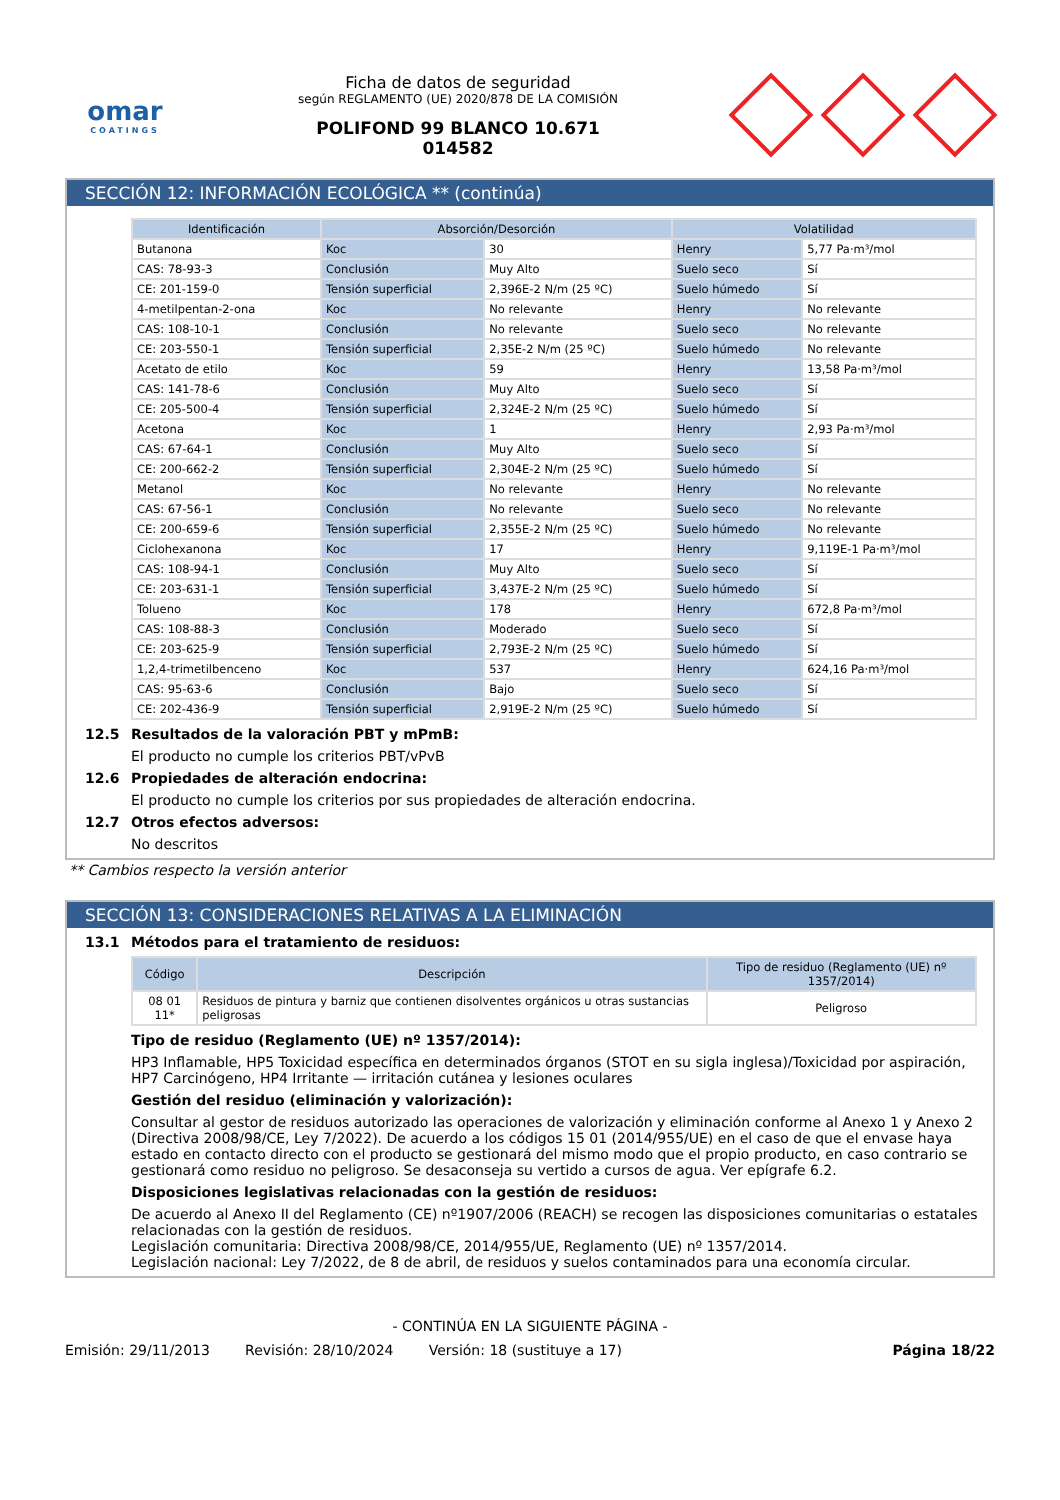omar
COATINGS
Ficha de datos de seguridad
según REGLAMENTO (UE) 2020/878 DE LA COMISIÓN
POLIFOND 99 BLANCO 10.671
014582
SECCIÓN 12: INFORMACIÓN ECOLÓGICA ** (continúa)
| Identificación | Absorción/Desorción | | Volatilidad | |
| --- | --- | --- | --- | --- |
| Butanona | Koc | 30 | Henry | 5,77 Pa·m³/mol |
| CAS: 78-93-3 | Conclusión | Muy Alto | Suelo seco | Sí |
| CE: 201-159-0 | Tensión superficial | 2,396E-2 N/m (25 ºC) | Suelo húmedo | Sí |
| 4-metilpentan-2-ona | Koc | No relevante | Henry | No relevante |
| CAS: 108-10-1 | Conclusión | No relevante | Suelo seco | No relevante |
| CE: 203-550-1 | Tensión superficial | 2,35E-2 N/m (25 ºC) | Suelo húmedo | No relevante |
| Acetato de etilo | Koc | 59 | Henry | 13,58 Pa·m³/mol |
| CAS: 141-78-6 | Conclusión | Muy Alto | Suelo seco | Sí |
| CE: 205-500-4 | Tensión superficial | 2,324E-2 N/m (25 ºC) | Suelo húmedo | Sí |
| Acetona | Koc | 1 | Henry | 2,93 Pa·m³/mol |
| CAS: 67-64-1 | Conclusión | Muy Alto | Suelo seco | Sí |
| CE: 200-662-2 | Tensión superficial | 2,304E-2 N/m (25 ºC) | Suelo húmedo | Sí |
| Metanol | Koc | No relevante | Henry | No relevante |
| CAS: 67-56-1 | Conclusión | No relevante | Suelo seco | No relevante |
| CE: 200-659-6 | Tensión superficial | 2,355E-2 N/m (25 ºC) | Suelo húmedo | No relevante |
| Ciclohexanona | Koc | 17 | Henry | 9,119E-1 Pa·m³/mol |
| CAS: 108-94-1 | Conclusión | Muy Alto | Suelo seco | Sí |
| CE: 203-631-1 | Tensión superficial | 3,437E-2 N/m (25 ºC) | Suelo húmedo | Sí |
| Tolueno | Koc | 178 | Henry | 672,8 Pa·m³/mol |
| CAS: 108-88-3 | Conclusión | Moderado | Suelo seco | Sí |
| CE: 203-625-9 | Tensión superficial | 2,793E-2 N/m (25 ºC) | Suelo húmedo | Sí |
| 1,2,4-trimetilbenceno | Koc | 537 | Henry | 624,16 Pa·m³/mol |
| CAS: 95-63-6 | Conclusión | Bajo | Suelo seco | Sí |
| CE: 202-436-9 | Tensión superficial | 2,919E-2 N/m (25 ºC) | Suelo húmedo | Sí |
12.5 Resultados de la valoración PBT y mPmB:
El producto no cumple los criterios PBT/vPvB
12.6 Propiedades de alteración endocrina:
El producto no cumple los criterios por sus propiedades de alteración endocrina.
12.7 Otros efectos adversos:
No descritos
** Cambios respecto la versión anterior
SECCIÓN 13: CONSIDERACIONES RELATIVAS A LA ELIMINACIÓN
13.1 Métodos para el tratamiento de residuos:
| Código | Descripción | Tipo de residuo (Reglamento (UE) nº 1357/2014) |
| --- | --- | --- |
| 08 01 11* | Residuos de pintura y barniz que contienen disolventes orgánicos u otras sustancias peligrosas | Peligroso |
Tipo de residuo (Reglamento (UE) nº 1357/2014):
HP3 Inflamable, HP5 Toxicidad específica en determinados órganos (STOT en su sigla inglesa)/Toxicidad por aspiración, HP7 Carcinógeno, HP4 Irritante — irritación cutánea y lesiones oculares
Gestión del residuo (eliminación y valorización):
Consultar al gestor de residuos autorizado las operaciones de valorización y eliminación conforme al Anexo 1 y Anexo 2 (Directiva 2008/98/CE, Ley 7/2022). De acuerdo a los códigos 15 01 (2014/955/UE) en el caso de que el envase haya estado en contacto directo con el producto se gestionará del mismo modo que el propio producto, en caso contrario se gestionará como residuo no peligroso. Se desaconseja su vertido a cursos de agua. Ver epígrafe 6.2.
Disposiciones legislativas relacionadas con la gestión de residuos:
De acuerdo al Anexo II del Reglamento (CE) nº1907/2006 (REACH) se recogen las disposiciones comunitarias o estatales relacionadas con la gestión de residuos.
Legislación comunitaria: Directiva 2008/98/CE, 2014/955/UE, Reglamento (UE) nº 1357/2014.
Legislación nacional: Ley 7/2022, de 8 de abril, de residuos y suelos contaminados para una economía circular.
- CONTINÚA EN LA SIGUIENTE PÁGINA -
Emisión: 29/11/2013 Revisión: 28/10/2024 Versión: 18 (sustituye a 17) Página 18/22